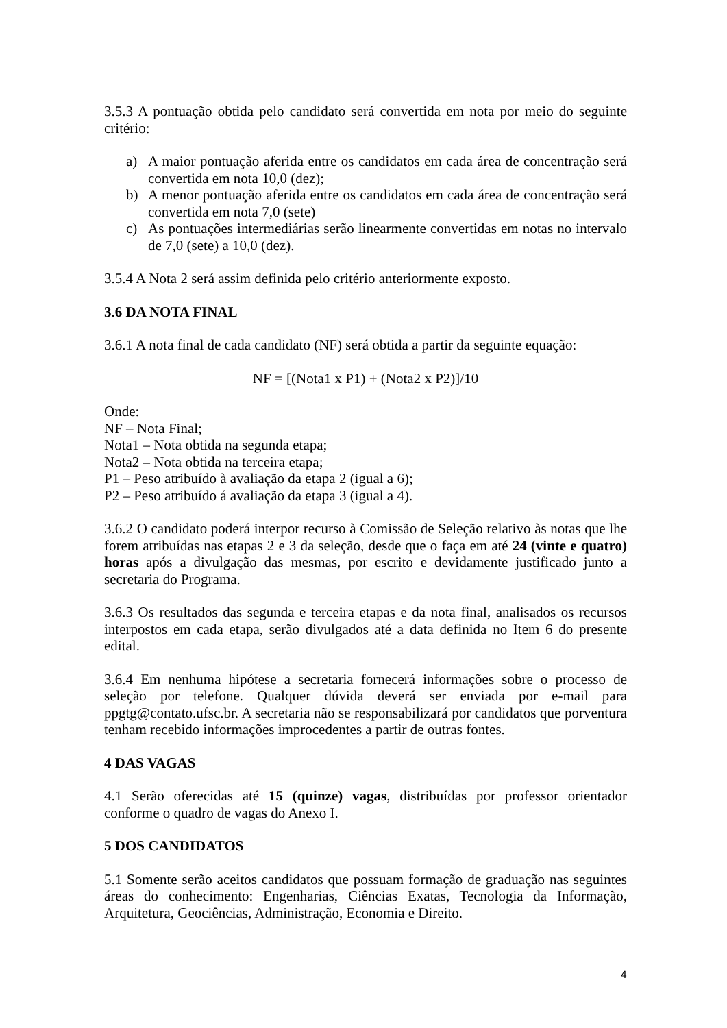3.5.3 A pontuação obtida pelo candidato será convertida em nota por meio do seguinte critério:
a) A maior pontuação aferida entre os candidatos em cada área de concentração será convertida em nota 10,0 (dez);
b) A menor pontuação aferida entre os candidatos em cada área de concentração será convertida em nota 7,0 (sete)
c) As pontuações intermediárias serão linearmente convertidas em notas no intervalo de 7,0 (sete) a 10,0 (dez).
3.5.4 A Nota 2 será assim definida pelo critério anteriormente exposto.
3.6 DA NOTA FINAL
3.6.1 A nota final de cada candidato (NF) será obtida a partir da seguinte equação:
NF = [(Nota1 x P1) + (Nota2 x P2)]/10
Onde:
NF – Nota Final;
Nota1 – Nota obtida na segunda etapa;
Nota2 – Nota obtida na terceira etapa;
P1 – Peso atribuído à avaliação da etapa 2 (igual a 6);
P2 – Peso atribuído á avaliação da etapa 3 (igual a 4).
3.6.2 O candidato poderá interpor recurso à Comissão de Seleção relativo às notas que lhe forem atribuídas nas etapas 2 e 3 da seleção, desde que o faça em até 24 (vinte e quatro) horas após a divulgação das mesmas, por escrito e devidamente justificado junto a secretaria do Programa.
3.6.3 Os resultados das segunda e terceira etapas e da nota final, analisados os recursos interpostos em cada etapa, serão divulgados até a data definida no Item 6 do presente edital.
3.6.4 Em nenhuma hipótese a secretaria fornecerá informações sobre o processo de seleção por telefone. Qualquer dúvida deverá ser enviada por e-mail para ppgtg@contato.ufsc.br. A secretaria não se responsabilizará por candidatos que porventura tenham recebido informações improcedentes a partir de outras fontes.
4 DAS VAGAS
4.1 Serão oferecidas até 15 (quinze) vagas, distribuídas por professor orientador conforme o quadro de vagas do Anexo I.
5 DOS CANDIDATOS
5.1 Somente serão aceitos candidatos que possuam formação de graduação nas seguintes áreas do conhecimento: Engenharias, Ciências Exatas, Tecnologia da Informação, Arquitetura, Geociências, Administração, Economia e Direito.
4